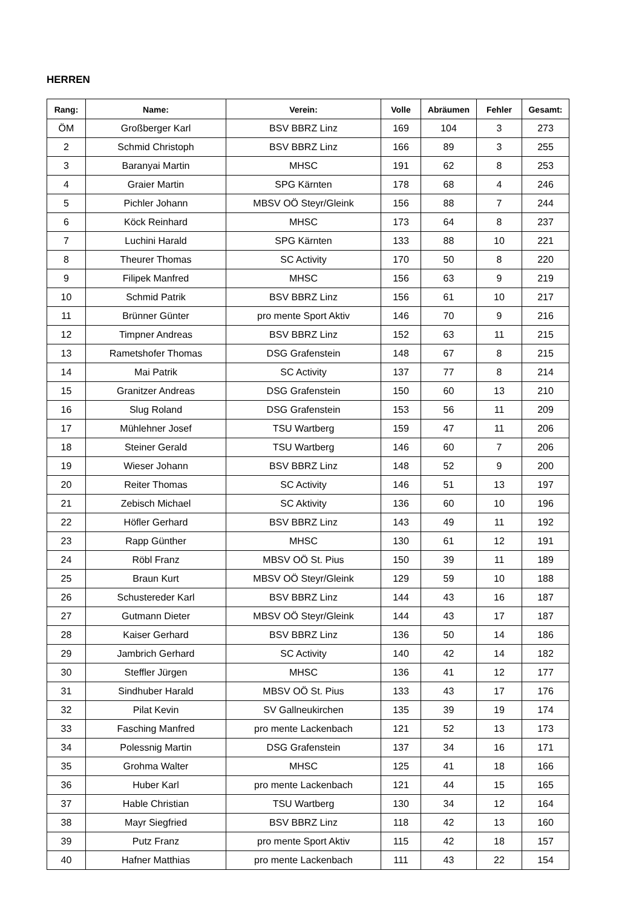HERREN
| Rang: | Name: | Verein: | Volle | Abräumen | Fehler | Gesamt: |
| --- | --- | --- | --- | --- | --- | --- |
| ÖM | Großberger Karl | BSV BBRZ Linz | 169 | 104 | 3 | 273 |
| 2 | Schmid Christoph | BSV BBRZ Linz | 166 | 89 | 3 | 255 |
| 3 | Baranyai Martin | MHSC | 191 | 62 | 8 | 253 |
| 4 | Graier Martin | SPG Kärnten | 178 | 68 | 4 | 246 |
| 5 | Pichler Johann | MBSV OÖ Steyr/Gleink | 156 | 88 | 7 | 244 |
| 6 | Köck Reinhard | MHSC | 173 | 64 | 8 | 237 |
| 7 | Luchini Harald | SPG Kärnten | 133 | 88 | 10 | 221 |
| 8 | Theurer Thomas | SC Activity | 170 | 50 | 8 | 220 |
| 9 | Filipek Manfred | MHSC | 156 | 63 | 9 | 219 |
| 10 | Schmid Patrik | BSV BBRZ Linz | 156 | 61 | 10 | 217 |
| 11 | Brünner Günter | pro mente Sport Aktiv | 146 | 70 | 9 | 216 |
| 12 | Timpner Andreas | BSV BBRZ Linz | 152 | 63 | 11 | 215 |
| 13 | Rametshofer Thomas | DSG Grafenstein | 148 | 67 | 8 | 215 |
| 14 | Mai Patrik | SC Activity | 137 | 77 | 8 | 214 |
| 15 | Granitzer Andreas | DSG Grafenstein | 150 | 60 | 13 | 210 |
| 16 | Slug Roland | DSG Grafenstein | 153 | 56 | 11 | 209 |
| 17 | Mühlehner Josef | TSU Wartberg | 159 | 47 | 11 | 206 |
| 18 | Steiner Gerald | TSU Wartberg | 146 | 60 | 7 | 206 |
| 19 | Wieser Johann | BSV BBRZ Linz | 148 | 52 | 9 | 200 |
| 20 | Reiter Thomas | SC Activity | 146 | 51 | 13 | 197 |
| 21 | Zebisch Michael | SC Aktivity | 136 | 60 | 10 | 196 |
| 22 | Höfler Gerhard | BSV BBRZ Linz | 143 | 49 | 11 | 192 |
| 23 | Rapp Günther | MHSC | 130 | 61 | 12 | 191 |
| 24 | Röbl Franz | MBSV OÖ St. Pius | 150 | 39 | 11 | 189 |
| 25 | Braun Kurt | MBSV OÖ Steyr/Gleink | 129 | 59 | 10 | 188 |
| 26 | Schustereder Karl | BSV BBRZ Linz | 144 | 43 | 16 | 187 |
| 27 | Gutmann Dieter | MBSV OÖ Steyr/Gleink | 144 | 43 | 17 | 187 |
| 28 | Kaiser Gerhard | BSV BBRZ Linz | 136 | 50 | 14 | 186 |
| 29 | Jambrich Gerhard | SC Activity | 140 | 42 | 14 | 182 |
| 30 | Steffler Jürgen | MHSC | 136 | 41 | 12 | 177 |
| 31 | Sindhuber Harald | MBSV OÖ St. Pius | 133 | 43 | 17 | 176 |
| 32 | Pilat Kevin | SV Gallneukirchen | 135 | 39 | 19 | 174 |
| 33 | Fasching Manfred | pro mente Lackenbach | 121 | 52 | 13 | 173 |
| 34 | Polessnig Martin | DSG Grafenstein | 137 | 34 | 16 | 171 |
| 35 | Grohma Walter | MHSC | 125 | 41 | 18 | 166 |
| 36 | Huber Karl | pro mente Lackenbach | 121 | 44 | 15 | 165 |
| 37 | Hable Christian | TSU Wartberg | 130 | 34 | 12 | 164 |
| 38 | Mayr Siegfried | BSV BBRZ Linz | 118 | 42 | 13 | 160 |
| 39 | Putz Franz | pro mente Sport Aktiv | 115 | 42 | 18 | 157 |
| 40 | Hafner Matthias | pro mente Lackenbach | 111 | 43 | 22 | 154 |